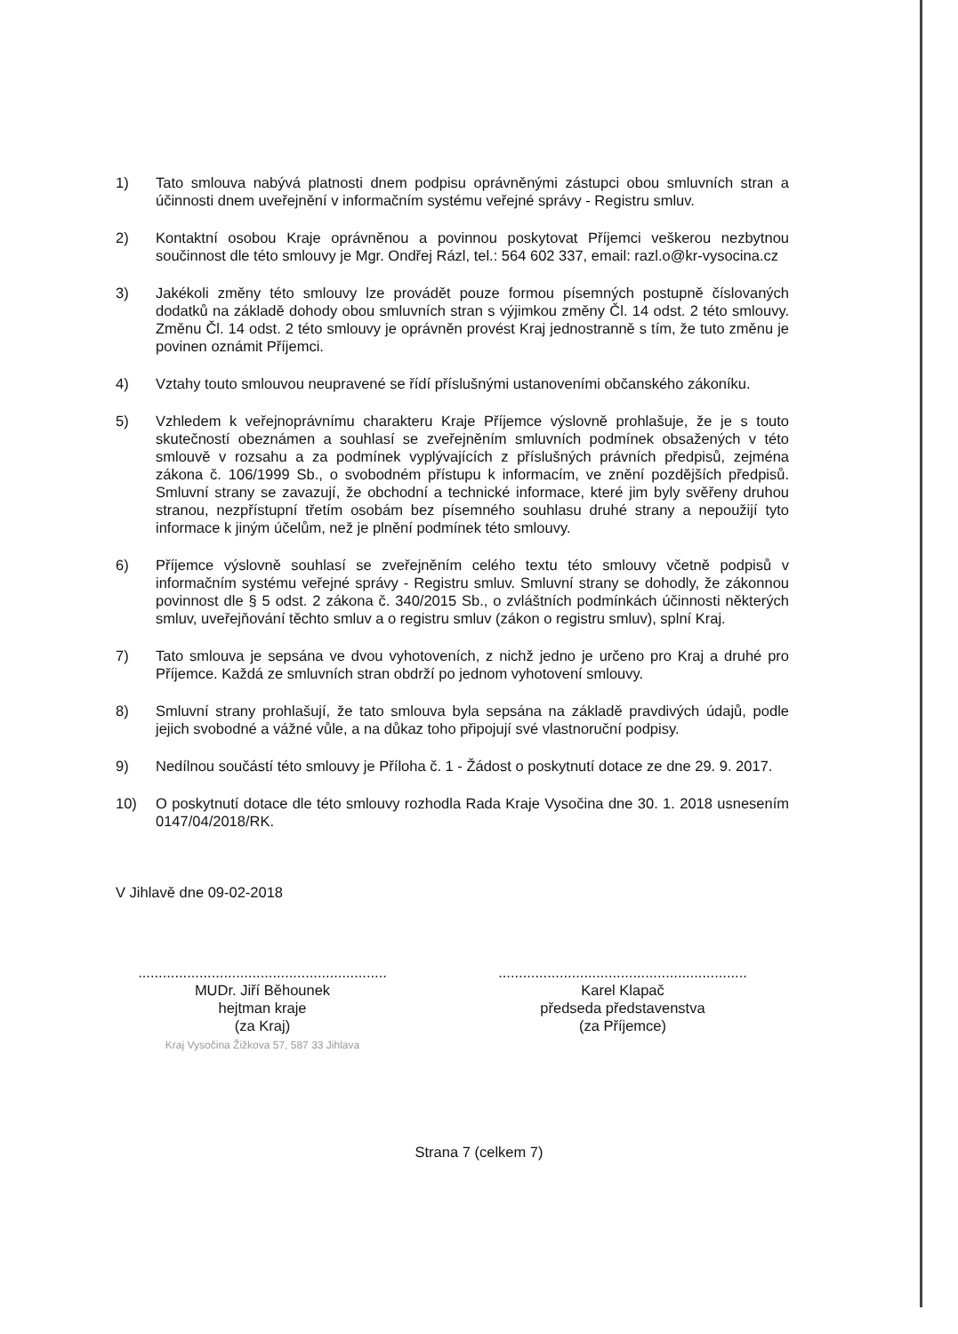1) Tato smlouva nabývá platnosti dnem podpisu oprávněnými zástupci obou smluvních stran a účinnosti dnem uveřejnění v informačním systému veřejné správy - Registru smluv.
2) Kontaktní osobou Kraje oprávněnou a povinnou poskytovat Příjemci veškerou nezbytnou součinnost dle této smlouvy je Mgr. Ondřej Rázl, tel.: 564 602 337, email: razl.o@kr-vysocina.cz
3) Jakékoli změny této smlouvy lze provádět pouze formou písemných postupně číslovaných dodatků na základě dohody obou smluvních stran s výjimkou změny Čl. 14 odst. 2 této smlouvy. Změnu Čl. 14 odst. 2 této smlouvy je oprávněn provést Kraj jednostranně s tím, že tuto změnu je povinen oznámit Příjemci.
4) Vztahy touto smlouvou neupravené se řídí příslušnými ustanoveními občanského zákoníku.
5) Vzhledem k veřejnoprávnímu charakteru Kraje Příjemce výslovně prohlašuje, že je s touto skutečností obeznámen a souhlasí se zveřejněním smluvních podmínek obsažených v této smlouvě v rozsahu a za podmínek vyplývajících z příslušných právních předpisů, zejména zákona č. 106/1999 Sb., o svobodném přístupu k informacím, ve znění pozdějších předpisů. Smluvní strany se zavazují, že obchodní a technické informace, které jim byly svěřeny druhou stranou, nezpřístupní třetím osobám bez písemného souhlasu druhé strany a nepoužijí tyto informace k jiným účelům, než je plnění podmínek této smlouvy.
6) Příjemce výslovně souhlasí se zveřejněním celého textu této smlouvy včetně podpisů v informačním systému veřejné správy - Registru smluv. Smluvní strany se dohodly, že zákonnou povinnost dle § 5 odst. 2 zákona č. 340/2015 Sb., o zvláštních podmínkách účinnosti některých smluv, uveřejňování těchto smluv a o registru smluv (zákon o registru smluv), splní Kraj.
7) Tato smlouva je sepsána ve dvou vyhotoveních, z nichž jedno je určeno pro Kraj a druhé pro Příjemce. Každá ze smluvních stran obdrží po jednom vyhotovení smlouvy.
8) Smluvní strany prohlašují, že tato smlouva byla sepsána na základě pravdivých údajů, podle jejich svobodné a vážné vůle, a na důkaz toho připojují své vlastnoruční podpisy.
9) Nedílnou součástí této smlouvy je Příloha č. 1 - Žádost o poskytnutí dotace ze dne 29. 9. 2017.
10) O poskytnutí dotace dle této smlouvy rozhodla Rada Kraje Vysočina dne 30. 1. 2018 usnesením 0147/04/2018/RK.
V Jihlavě dne 09-02-2018
.............................................................
MUDr. Jiří Běhounek
hejtman kraje
(za Kraj)
Kraj Vysočina Žižkova 57, 587 33 Jihlava
.............................................................
Karel Klapač
předseda představenstva
(za Příjemce)
Strana 7 (celkem 7)